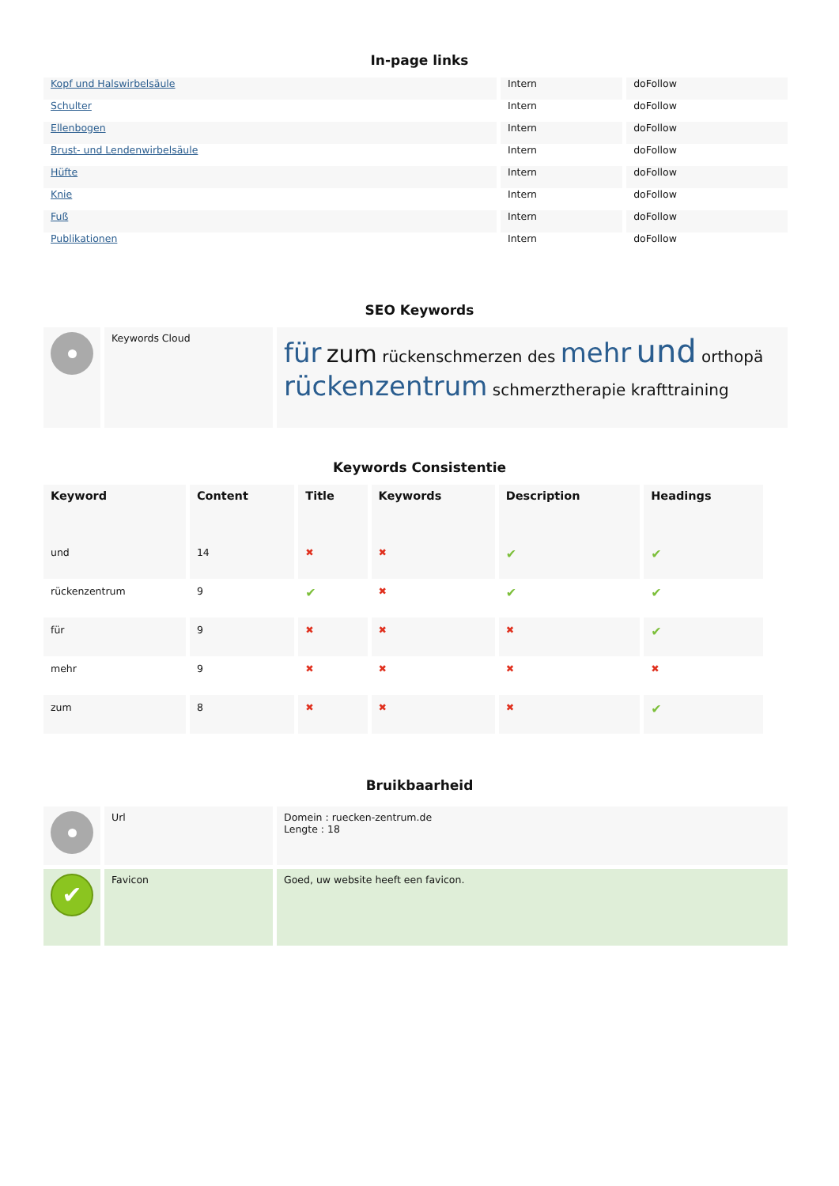In-page links
| Kopf und Halswirbelsäule | Intern | doFollow |
| Schulter | Intern | doFollow |
| Ellenbogen | Intern | doFollow |
| Brust- und Lendenwirbelsäule | Intern | doFollow |
| Hüfte | Intern | doFollow |
| Knie | Intern | doFollow |
| Fuß | Intern | doFollow |
| Publikationen | Intern | doFollow |
SEO Keywords
| | Keywords Cloud | für zum rückenschmerzen des mehr und orthopä rückenzentrum schmerztherapie krafttraining |
Keywords Consistentie
| Keyword | Content | Title | Keywords | Description | Headings |
| --- | --- | --- | --- | --- | --- |
| und | 14 | ✖ | ✖ | ✔ | ✔ |
| rückenzentrum | 9 | ✔ | ✖ | ✔ | ✔ |
| für | 9 | ✖ | ✖ | ✖ | ✔ |
| mehr | 9 | ✖ | ✖ | ✖ | ✖ |
| zum | 8 | ✖ | ✖ | ✖ | ✔ |
Bruikbaarheid
| | Url | Domein : ruecken-zentrum.de Lengte : 18 |
| ✔ | Favicon | Goed, uw website heeft een favicon. |